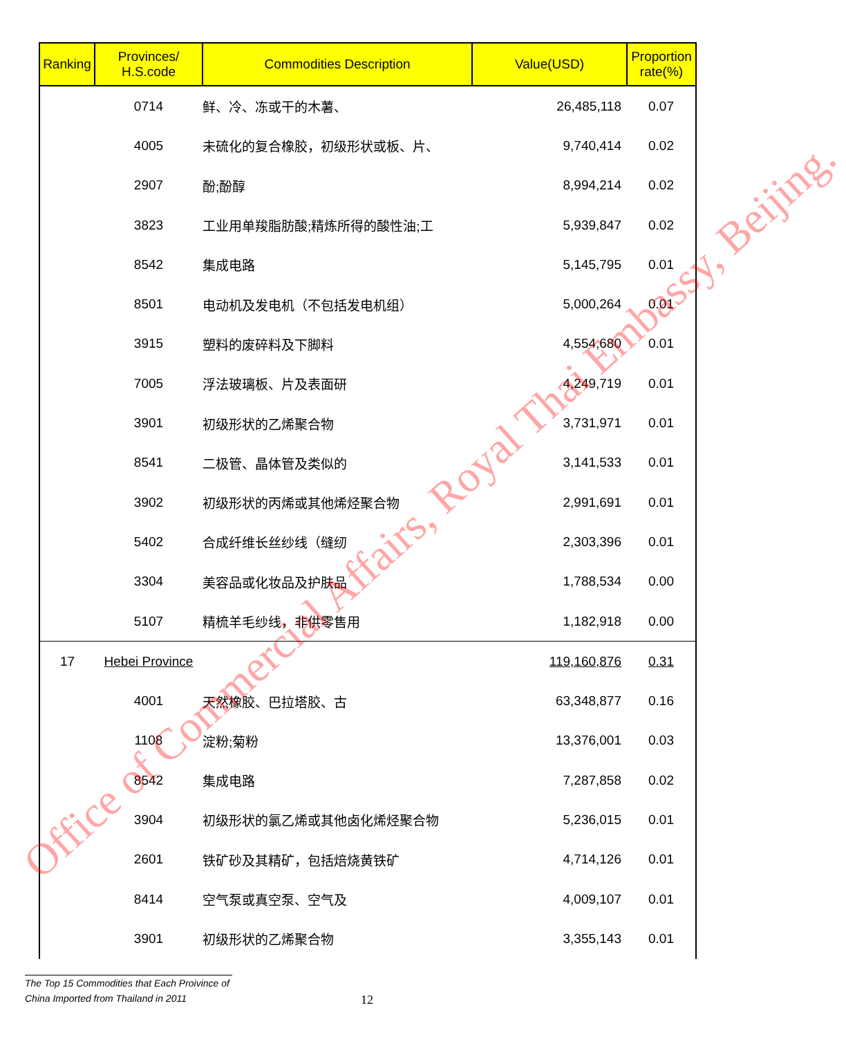| Ranking | Provinces/ H.S.code | Commodities Description | Value(USD) | Proportion rate(%) |
| --- | --- | --- | --- | --- |
| | 0714 | 鲜、冷、冻或干的木薯、 | 26,485,118 | 0.07 |
| | 4005 | 未硫化的复合橡胶，初级形状或板、片、 | 9,740,414 | 0.02 |
| | 2907 | 酚;酚醇 | 8,994,214 | 0.02 |
| | 3823 | 工业用单羧脂肪酸;精炼所得的酸性油;工 | 5,939,847 | 0.02 |
| | 8542 | 集成电路 | 5,145,795 | 0.01 |
| | 8501 | 电动机及发电机（不包括发电机组） | 5,000,264 | 0.01 |
| | 3915 | 塑料的废碎料及下脚料 | 4,554,680 | 0.01 |
| | 7005 | 浮法玻璃板、片及表面研 | 4,249,719 | 0.01 |
| | 3901 | 初级形状的乙烯聚合物 | 3,731,971 | 0.01 |
| | 8541 | 二极管、晶体管及类似的 | 3,141,533 | 0.01 |
| | 3902 | 初级形状的丙烯或其他烯烃聚合物 | 2,991,691 | 0.01 |
| | 5402 | 合成纤维长丝纱线（缝纫 | 2,303,396 | 0.01 |
| | 3304 | 美容品或化妆品及护肤品 | 1,788,534 | 0.00 |
| | 5107 | 精梳羊毛纱线，非供零售用 | 1,182,918 | 0.00 |
| 17 | Hebei Province | | 119,160,876 | 0.31 |
| | 4001 | 天然橡胶、巴拉塔胶、古 | 63,348,877 | 0.16 |
| | 1108 | 淀粉;菊粉 | 13,376,001 | 0.03 |
| | 8542 | 集成电路 | 7,287,858 | 0.02 |
| | 3904 | 初级形状的氯乙烯或其他卤化烯烃聚合物 | 5,236,015 | 0.01 |
| | 2601 | 铁矿砂及其精矿，包括焙烧黄铁矿 | 4,714,126 | 0.01 |
| | 8414 | 空气泵或真空泵、空气及 | 4,009,107 | 0.01 |
| | 3901 | 初级形状的乙烯聚合物 | 3,355,143 | 0.01 |
Office of Commercial Affairs, Royal Thai Embassy, Beijing.
The Top 15 Commodities that Each Proivince of
China Imported from Thailand in 2011
12